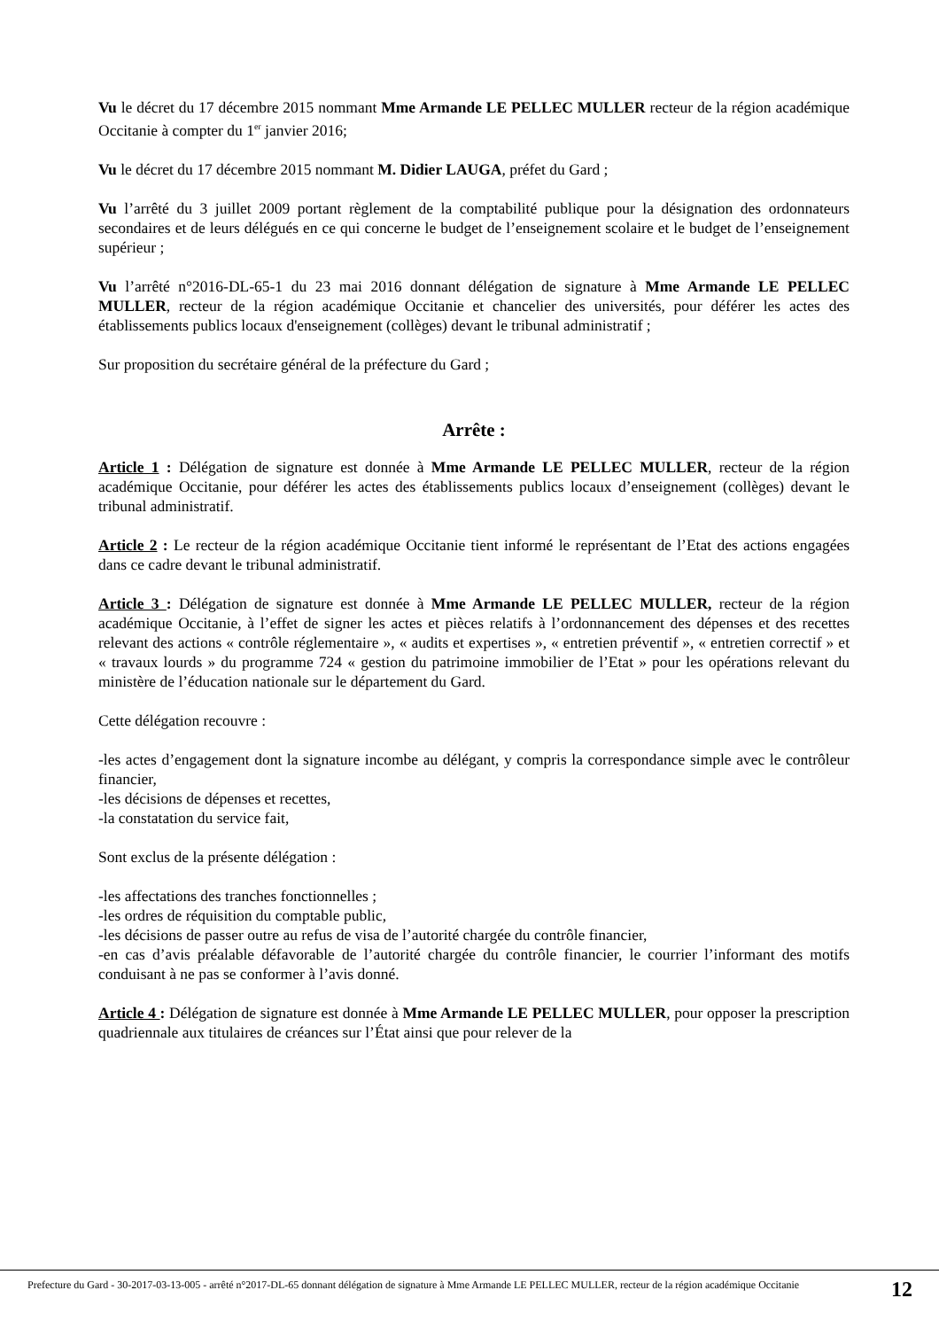Vu le décret du 17 décembre 2015 nommant Mme Armande LE PELLEC MULLER recteur de la région académique Occitanie à compter du 1<sup>er</sup> janvier 2016;
Vu le décret du 17 décembre 2015 nommant M. Didier LAUGA, préfet du Gard ;
Vu l’arrêté du 3 juillet 2009 portant règlement de la comptabilité publique pour la désignation des ordonnateurs secondaires et de leurs délégués en ce qui concerne le budget de l’enseignement scolaire et le budget de l’enseignement supérieur ;
Vu l’arrêté n°2016-DL-65-1 du 23 mai 2016 donnant délégation de signature à Mme Armande LE PELLEC MULLER, recteur de la région académique Occitanie et chancelier des universités, pour déférer les actes des établissements publics locaux d'enseignement (collèges) devant le tribunal administratif ;
Sur proposition du secrétaire général de la préfecture du Gard ;
Arrête :
Article 1 : Délégation de signature est donnée à Mme Armande LE PELLEC MULLER, recteur de la région académique Occitanie, pour déférer les actes des établissements publics locaux d’enseignement (collèges) devant le tribunal administratif.
Article 2 : Le recteur de la région académique Occitanie tient informé le représentant de l’Etat des actions engagées dans ce cadre devant le tribunal administratif.
Article 3 : Délégation de signature est donnée à Mme Armande LE PELLEC MULLER, recteur de la région académique Occitanie, à l’effet de signer les actes et pièces relatifs à l’ordonnancement des dépenses et des recettes relevant des actions « contrôle réglementaire », « audits et expertises », « entretien préventif », « entretien correctif » et « travaux lourds » du programme 724 « gestion du patrimoine immobilier de l’Etat » pour les opérations relevant du ministère de l’éducation nationale sur le département du Gard.
Cette délégation recouvre :
-les actes d’engagement dont la signature incombe au délégant, y compris la correspondance simple avec le contrôleur financier,
-les décisions de dépenses et recettes,
-la constatation du service fait,
Sont exclus de la présente délégation :
-les affectations des tranches fonctionnelles ;
-les ordres de réquisition du comptable public,
-les décisions de passer outre au refus de visa de l’autorité chargée du contrôle financier,
-en cas d’avis préalable défavorable de l’autorité chargée du contrôle financier, le courrier l’informant des motifs conduisant à ne pas se conformer à l’avis donné.
Article 4 : Délégation de signature est donnée à Mme Armande LE PELLEC MULLER, pour opposer la prescription quadriennale aux titulaires de créances sur l’État ainsi que pour relever de la
Prefecture du Gard - 30-2017-03-13-005 - arrêté n°2017-DL-65 donnant délégation de signature à Mme Armande LE PELLEC MULLER, recteur de la région académique Occitanie
12